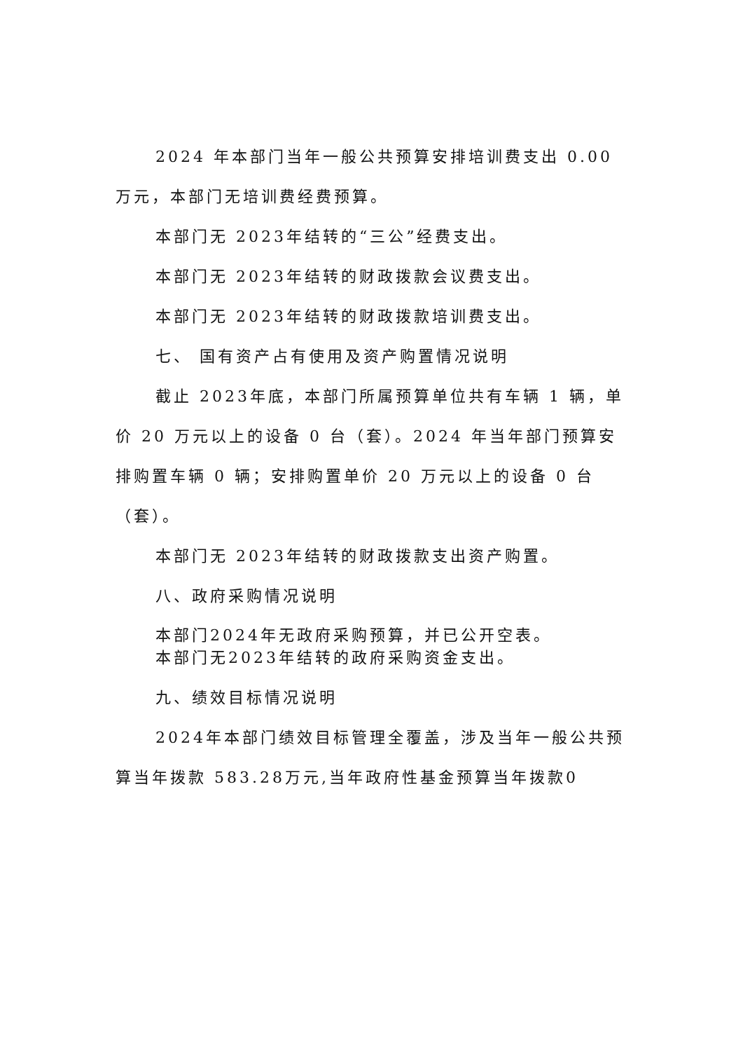2024 年本部门当年一般公共预算安排培训费支出 0.00 万元，本部门无培训费经费预算。
本部门无 2023年结转的“三公”经费支出。
本部门无 2023年结转的财政拨款会议费支出。
本部门无 2023年结转的财政拨款培训费支出。
七、 国有资产占有使用及资产购置情况说明
截止 2023年底，本部门所属预算单位共有车辆 1 辆，单价 20 万元以上的设备 0 台（套）。2024 年当年部门预算安排购置车辆 0 辆；安排购置单价 20 万元以上的设备 0 台（套）。
本部门无 2023年结转的财政拨款支出资产购置。
八、政府采购情况说明
本部门2024年无政府采购预算，并已公开空表。
本部门无2023年结转的政府采购资金支出。
九、绩效目标情况说明
2024年本部门绩效目标管理全覆盖，涉及当年一般公共预算当年拨款 583.28万元,当年政府性基金预算当年拨款0